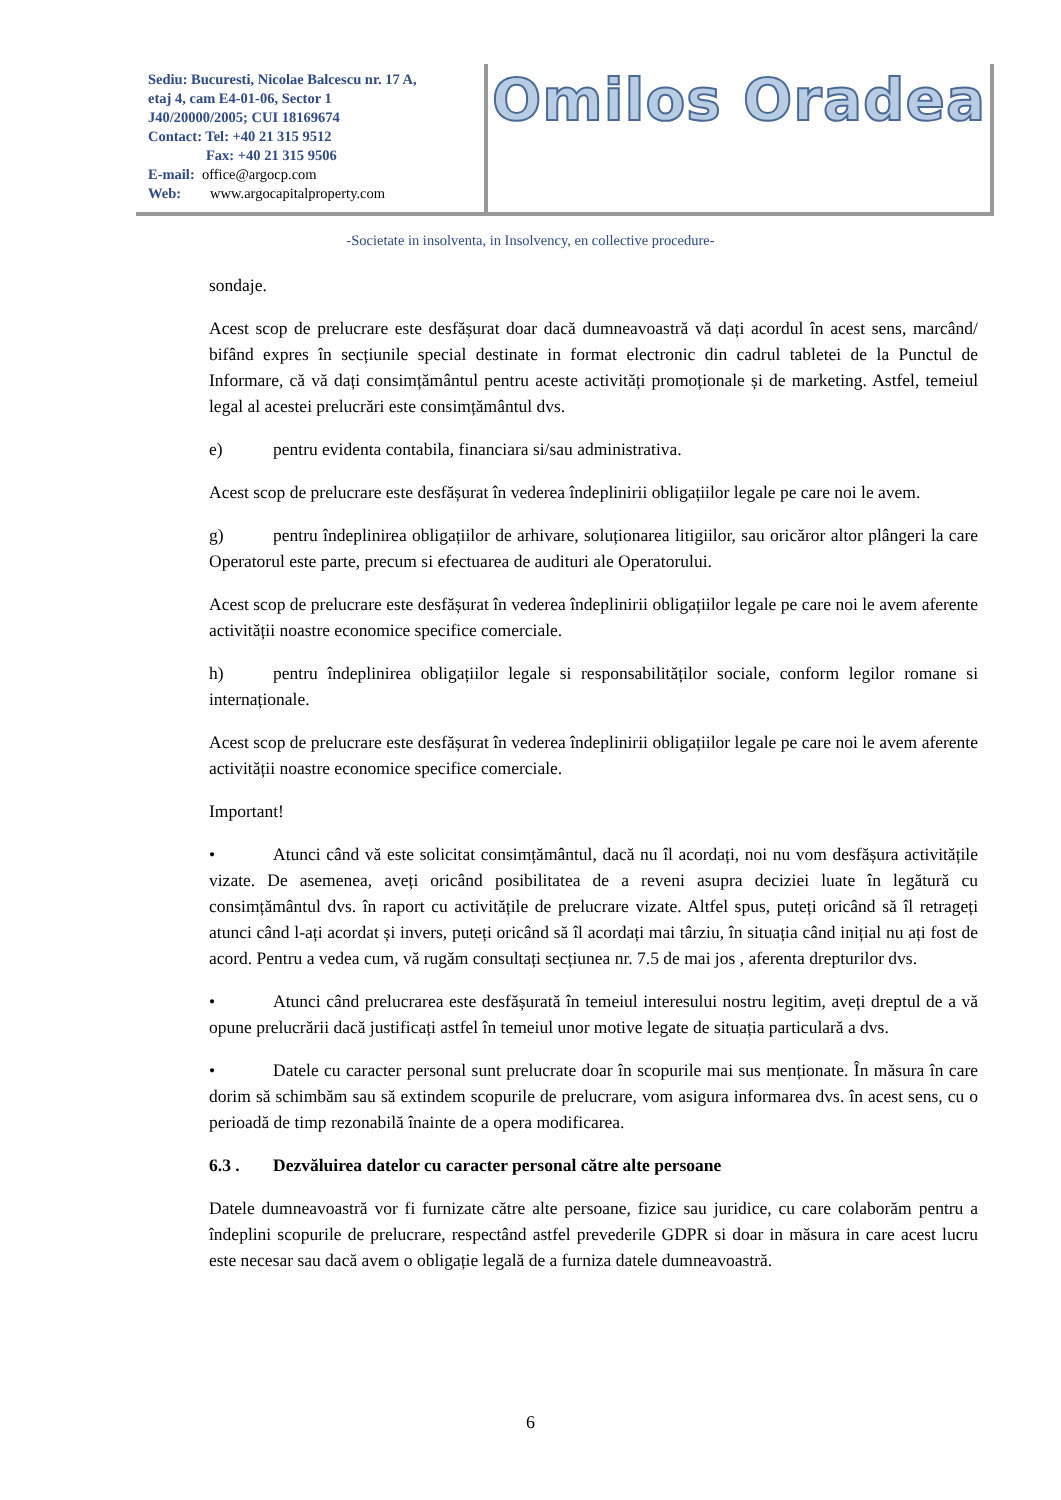Sediu: Bucuresti, Nicolae Balcescu nr. 17 A,
etaj 4, cam E4-01-06, Sector 1
J40/20000/2005; CUI 18169674
Contact: Tel: +40 21 315 9512
Fax: +40 21 315 9506
E-mail: office@argocp.com
Web: www.argocapitalproperty.com
Omilos Oradea
-Societate in insolventa, in Insolvency, en collective procedure-
sondaje.
Acest scop de prelucrare este desfășurat doar dacă dumneavoastră vă dați acordul în acest sens, marcând/ bifând expres în secțiunile special destinate in format electronic din cadrul tabletei de la Punctul de Informare, că vă dați consimțământul pentru aceste activități promoționale și de marketing. Astfel, temeiul legal al acestei prelucrări este consimțământul dvs.
e) pentru evidenta contabila, financiara si/sau administrativa.
Acest scop de prelucrare este desfășurat în vederea îndeplinirii obligațiilor legale pe care noi le avem.
g) pentru îndeplinirea obligațiilor de arhivare, soluționarea litigiilor, sau oricăror altor plângeri la care Operatorul este parte, precum si efectuarea de audituri ale Operatorului.
Acest scop de prelucrare este desfășurat în vederea îndeplinirii obligațiilor legale pe care noi le avem aferente activității noastre economice specifice comerciale.
h) pentru îndeplinirea obligațiilor legale si responsabilităților sociale, conform legilor romane si internaționale.
Acest scop de prelucrare este desfășurat în vederea îndeplinirii obligațiilor legale pe care noi le avem aferente activității noastre economice specifice comerciale.
Important!
• Atunci când vă este solicitat consimțământul, dacă nu îl acordați, noi nu vom desfășura activitățile vizate. De asemenea, aveți oricând posibilitatea de a reveni asupra deciziei luate în legătură cu consimțământul dvs. în raport cu activitățile de prelucrare vizate. Altfel spus, puteți oricând să îl retrageți atunci când l-ați acordat și invers, puteți oricând să îl acordați mai târziu, în situația când inițial nu ați fost de acord. Pentru a vedea cum, vă rugăm consultați secțiunea nr. 7.5 de mai jos , aferenta drepturilor dvs.
• Atunci când prelucrarea este desfășurată în temeiul interesului nostru legitim, aveți dreptul de a vă opune prelucrării dacă justificați astfel în temeiul unor motive legate de situația particulară a dvs.
• Datele cu caracter personal sunt prelucrate doar în scopurile mai sus menționate. În măsura în care dorim să schimbăm sau să extindem scopurile de prelucrare, vom asigura informarea dvs. în acest sens, cu o perioadă de timp rezonabilă înainte de a opera modificarea.
6.3 . Dezvăluirea datelor cu caracter personal către alte persoane
Datele dumneavoastră vor fi furnizate către alte persoane, fizice sau juridice, cu care colaborăm pentru a îndeplini scopurile de prelucrare, respectând astfel prevederile GDPR si doar in măsura in care acest lucru este necesar sau dacă avem o obligație legală de a furniza datele dumneavoastră.
6